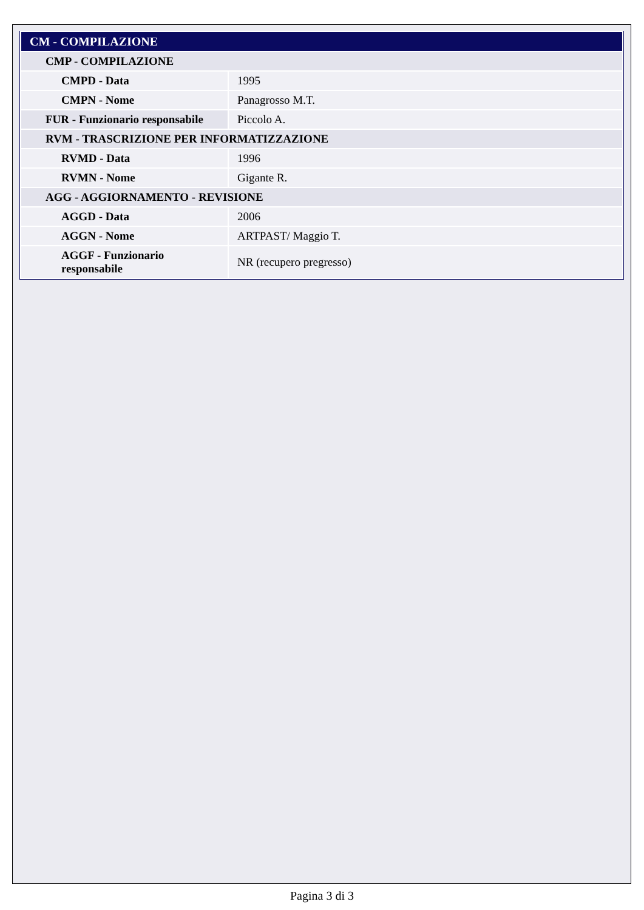| CM - COMPILAZIONE | |
| CMP - COMPILAZIONE | |
| CMPD - Data | 1995 |
| CMPN - Nome | Panagrosso M.T. |
| FUR - Funzionario responsabile | Piccolo A. |
| RVM - TRASCRIZIONE PER INFORMATIZZAZIONE | |
| RVMD - Data | 1996 |
| RVMN - Nome | Gigante R. |
| AGG - AGGIORNAMENTO - REVISIONE | |
| AGGD - Data | 2006 |
| AGGN - Nome | ARTPAST/ Maggio T. |
| AGGF - Funzionario responsabile | NR (recupero pregresso) |
Pagina 3 di 3